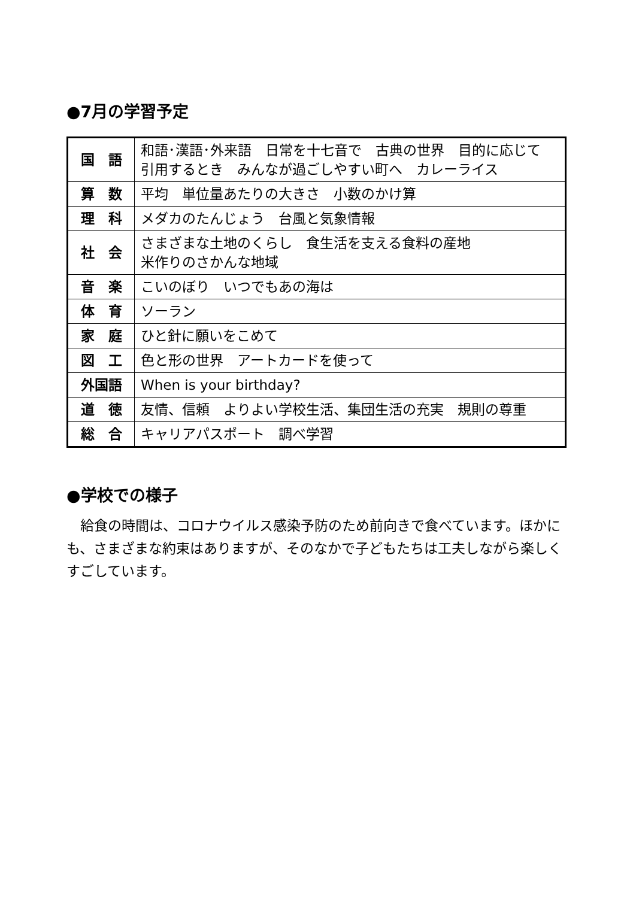●7月の学習予定
| 国 語 | 和語･漢語･外来語 日常を十七音で 古典の世界 目的に応じて 引用するとき みんなが過ごしやすい町へ カレーライス |
| 算 数 | 平均 単位量あたりの大きさ 小数のかけ算 |
| 理 科 | メダカのたんじょう 台風と気象情報 |
| 社 会 | さまざまな土地のくらし 食生活を支える食料の産地 米作りのさかんな地域 |
| 音 楽 | こいのぼり いつでもあの海は |
| 体 育 | ソーラン |
| 家 庭 | ひと針に願いをこめて |
| 図 工 | 色と形の世界 アートカードを使って |
| 外国語 | When is your birthday? |
| 道 徳 | 友情、信頼 よりよい学校生活、集団生活の充実 規則の尊重 |
| 総 合 | キャリアパスポート 調べ学習 |
●学校での様子
　給食の時間は、コロナウイルス感染予防のため前向きで食べています。ほかにも、さまざまな約束はありますが、そのなかで子どもたちは工夫しながら楽しくすごしています。